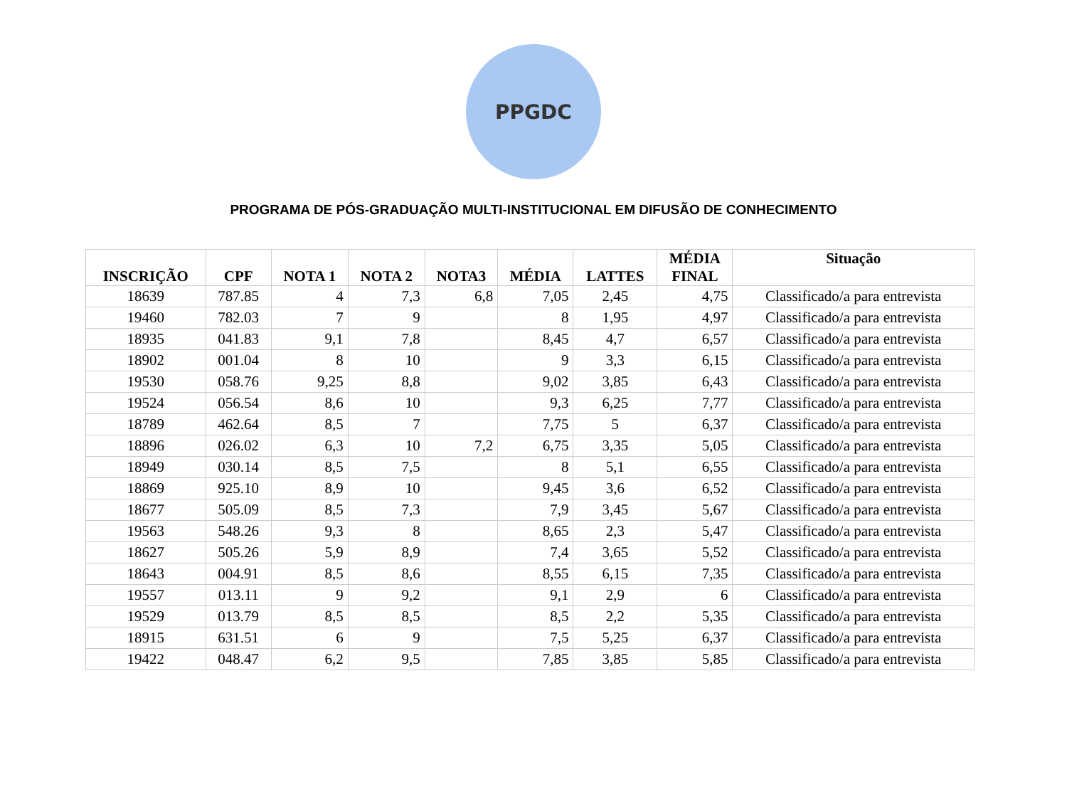PPGDC
PROGRAMA DE PÓS-GRADUAÇÃO MULTI-INSTITUCIONAL EM DIFUSÃO DE CONHECIMENTO
| INSCRIÇÃO | CPF | NOTA 1 | NOTA 2 | NOTA3 | MÉDIA | LATTES | MÉDIA FINAL | Situação |
| --- | --- | --- | --- | --- | --- | --- | --- | --- |
| 18639 | 787.85 | 4 | 7,3 | 6,8 | 7,05 | 2,45 | 4,75 | Classificado/a para entrevista |
| 19460 | 782.03 | 7 | 9 | | 8 | 1,95 | 4,97 | Classificado/a para entrevista |
| 18935 | 041.83 | 9,1 | 7,8 | | 8,45 | 4,7 | 6,57 | Classificado/a para entrevista |
| 18902 | 001.04 | 8 | 10 | | 9 | 3,3 | 6,15 | Classificado/a para entrevista |
| 19530 | 058.76 | 9,25 | 8,8 | | 9,02 | 3,85 | 6,43 | Classificado/a para entrevista |
| 19524 | 056.54 | 8,6 | 10 | | 9,3 | 6,25 | 7,77 | Classificado/a para entrevista |
| 18789 | 462.64 | 8,5 | 7 | | 7,75 | 5 | 6,37 | Classificado/a para entrevista |
| 18896 | 026.02 | 6,3 | 10 | 7,2 | 6,75 | 3,35 | 5,05 | Classificado/a para entrevista |
| 18949 | 030.14 | 8,5 | 7,5 | | 8 | 5,1 | 6,55 | Classificado/a para entrevista |
| 18869 | 925.10 | 8,9 | 10 | | 9,45 | 3,6 | 6,52 | Classificado/a para entrevista |
| 18677 | 505.09 | 8,5 | 7,3 | | 7,9 | 3,45 | 5,67 | Classificado/a para entrevista |
| 19563 | 548.26 | 9,3 | 8 | | 8,65 | 2,3 | 5,47 | Classificado/a para entrevista |
| 18627 | 505.26 | 5,9 | 8,9 | | 7,4 | 3,65 | 5,52 | Classificado/a para entrevista |
| 18643 | 004.91 | 8,5 | 8,6 | | 8,55 | 6,15 | 7,35 | Classificado/a para entrevista |
| 19557 | 013.11 | 9 | 9,2 | | 9,1 | 2,9 | 6 | Classificado/a para entrevista |
| 19529 | 013.79 | 8,5 | 8,5 | | 8,5 | 2,2 | 5,35 | Classificado/a para entrevista |
| 18915 | 631.51 | 6 | 9 | | 7,5 | 5,25 | 6,37 | Classificado/a para entrevista |
| 19422 | 048.47 | 6,2 | 9,5 | | 7,85 | 3,85 | 5,85 | Classificado/a para entrevista |